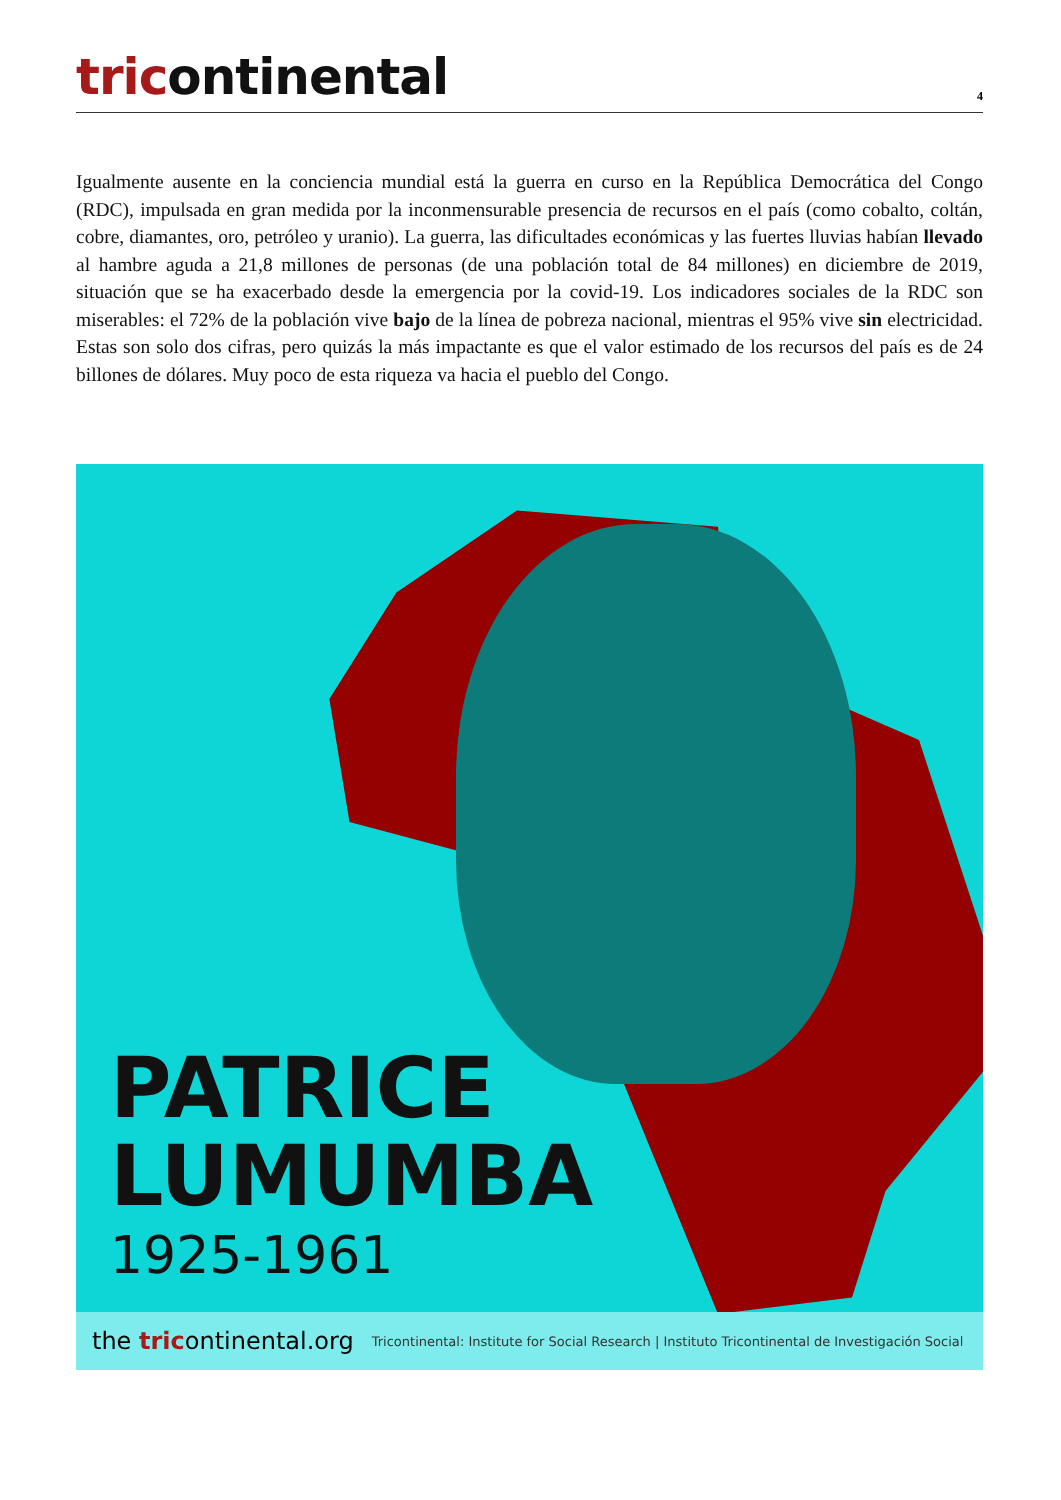tricontinental
4
Igualmente ausente en la conciencia mundial está la guerra en curso en la República Democrática del Congo (RDC), impulsada en gran medida por la inconmensurable presencia de recursos en el país (como cobalto, coltán, cobre, diamantes, oro, petróleo y uranio). La guerra, las dificultades económicas y las fuertes lluvias habían llevado al hambre aguda a 21,8 millones de personas (de una población total de 84 millones) en diciembre de 2019, situación que se ha exacerbado desde la emergencia por la covid-19. Los indicadores sociales de la RDC son miserables: el 72% de la población vive bajo de la línea de pobreza nacional, mientras el 95% vive sin electricidad. Estas son solo dos cifras, pero quizás la más impactante es que el valor estimado de los recursos del país es de 24 billones de dólares. Muy poco de esta riqueza va hacia el pueblo del Congo.
PATRICE
LUMUMBA
1925-1961
the tricontinental.org
Tricontinental: Institute for Social Research | Instituto Tricontinental de Investigación Social